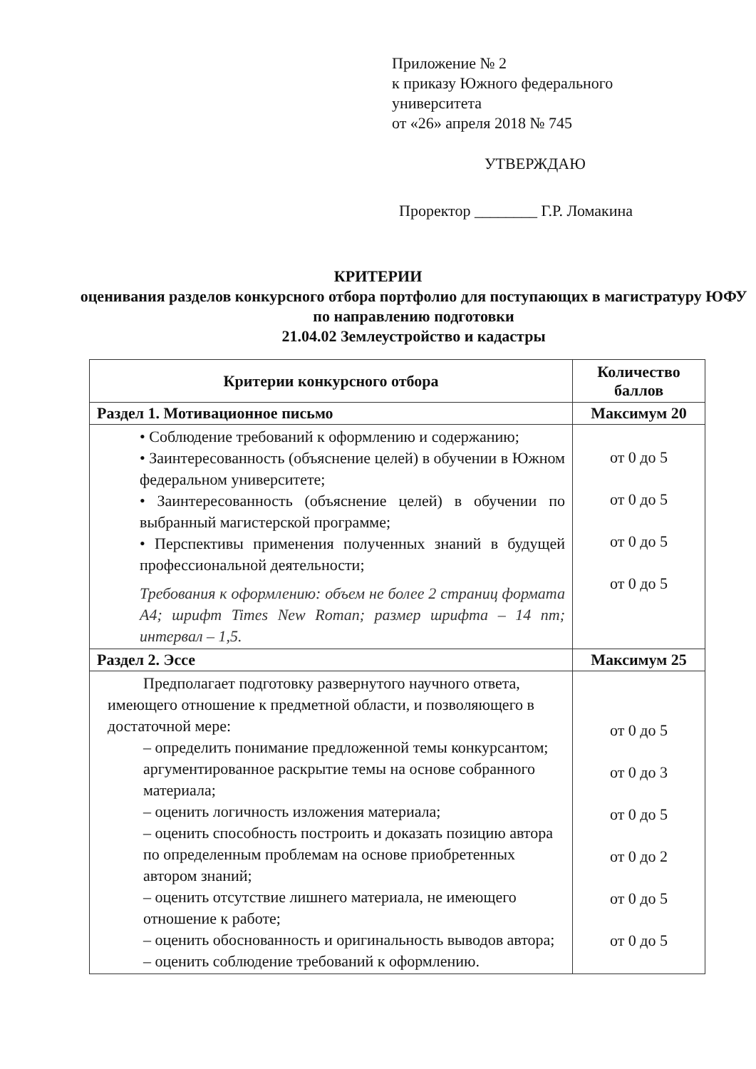Приложение № 2
к приказу Южного федерального
университета
от «26» апреля 2018 № 745
УТВЕРЖДАЮ
Проректор ________ Г.Р. Ломакина
КРИТЕРИИ
оценивания разделов конкурсного отбора портфолио для поступающих в магистратуру ЮФУ по направлению подготовки
21.04.02 Землеустройство и кадастры
| Критерии конкурсного отбора | Количество баллов |
| --- | --- |
| Раздел 1. Мотивационное письмо | Максимум 20 |
| • Соблюдение требований к оформлению и содержанию; • Заинтересованность (объяснение целей) в обучении в Южном федеральном университете; • Заинтересованность (объяснение целей) в обучении по выбранный магистерской программе; • Перспективы применения полученных знаний в будущей профессиональной деятельности; Требования к оформлению: объем не более 2 страниц формата А4; шрифт Times New Roman; размер шрифта – 14 пт; интервал – 1,5. | от 0 до 5 от 0 до 5 от 0 до 5 от 0 до 5 |
| Раздел 2. Эссе | Максимум 25 |
| Предполагает подготовку развернутого научного ответа, имеющего отношение к предметной области, и позволяющего в достаточной мере: – определить понимание предложенной темы конкурсантом; аргументированное раскрытие темы на основе собранного материала; – оценить логичность изложения материала; – оценить способность построить и доказать позицию автора по определенным проблемам на основе приобретенных автором знаний; – оценить отсутствие лишнего материала, не имеющего отношение к работе; – оценить обоснованность и оригинальность выводов автора; – оценить соблюдение требований к оформлению. | от 0 до 5 от 0 до 3 от 0 до 5 от 0 до 2 от 0 до 5 от 0 до 5 |